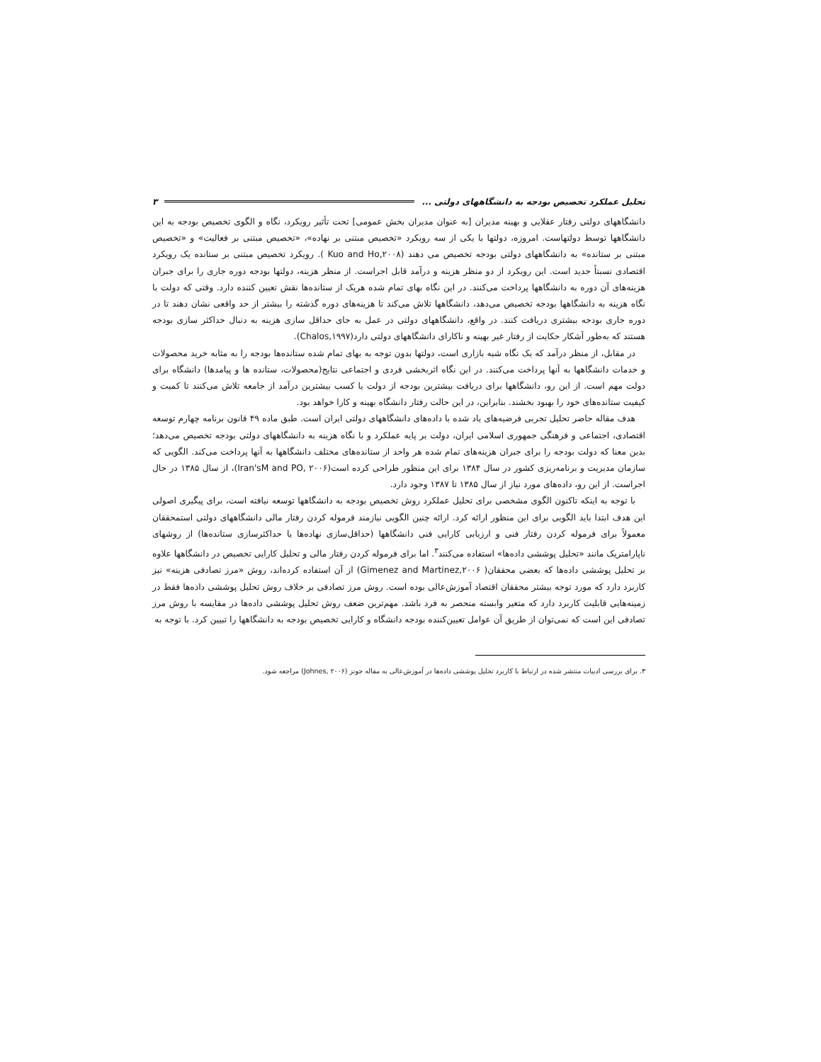تحلیل عملکرد تخصیص بودجه به دانشگاههای دولتی ... ۳
دانشگاههای دولتی رفتار عقلایی و بهینه مدیران [به عنوان مدیران بخش عمومی] تحت تأثیر رویکرد، نگاه و الگوی تخصیص بودجه به این دانشگاهها توسط دولتهاست. امروزه، دولتها با یکی از سه رویکرد «تخصیص مبتنی بر نهاده»، «تخصیص مبتنی بر فعالیت» و «تخصیص مبتنی بر ستانده» به دانشگاههای دولتی بودجه تخصیص می دهند (Kuo and Ho,۲۰۰۸ ). رویکرد تخصیص مبتنی بر ستانده یک رویکرد اقتصادی نسبتاً جدید است. این رویکرد از دو منظر هزینه و درآمد قابل اجراست. از منظر هزینه، دولتها بودجه دوره جاری را برای جبران هزینه‌های آن دوره به دانشگاهها پرداخت می‌کنند. در این نگاه بهای تمام شده هریک از ستانده‌ها نقش تعیین کننده دارد. وقتی که دولت با نگاه هزینه به دانشگاهها بودجه تخصیص می‌دهد، دانشگاهها تلاش می‌کند تا هزینه‌های دوره گذشته را بیشتر از حد واقعی نشان دهند تا در دوره جاری بودجه بیشتری دریافت کنند. در واقع، دانشگاههای دولتی در عمل به جای حداقل سازی هزینه به دنبال حداکثر سازی بودجه هستند که به‌طور آشکار حکایت از رفتار غیر بهینه و ناکارای دانشگاههای دولتی دارد(Chalos,۱۹۹۷).
در مقابل، از منظر درآمد که یک نگاه شبه بازاری است، دولتها بدون توجه به بهای تمام شده ستانده‌ها بودجه را به مثابه خرید محصولات و خدمات دانشگاهها به آنها پرداخت می‌کنند. در این نگاه اثربخشی فردی و اجتماعی نتایج(محصولات، ستانده ها و پیامدها) دانشگاه برای دولت مهم است. از این رو، دانشگاهها برای دریافت بیشترین بودجه از دولت یا کسب بیشترین درآمد از جامعه تلاش می‌کنند تا کمیت و کیفیت ستانده‌های خود را بهبود بخشند. بنابراین، در این حالت رفتار دانشگاه بهینه و کارا خواهد بود.
هدف مقاله حاضر تحلیل تجربی فرضیه‌های یاد شده با داده‌های دانشگاههای دولتی ایران است. طبق ماده ۴۹ قانون برنامه چهارم توسعه اقتصادی، اجتماعی و فرهنگی جمهوری اسلامی ایران، دولت بر پایه عملکرد و با نگاه هزینه به دانشگاههای دولتی بودجه تخصیص می‌دهد؛ بدین معنا که دولت بودجه را برای جبران هزینه‌های تمام شده هر واحد از ستانده‌های مختلف دانشگاهها به آنها پرداخت می‌کند. الگویی که سازمان مدیریت و برنامه‌ریزی کشور در سال ۱۳۸۴ برای این منظور طراحی کرده است(Iran'sM and PO, ۲۰۰۶)، از سال ۱۳۸۵ در حال اجراست. از این رو، داده‌های مورد نیاز از سال ۱۳۸۵ تا ۱۳۸۷ وجود دارد.
با توجه به اینکه تاکنون الگوی مشخصی برای تحلیل عملکرد روش تخصیص بودجه به دانشگاهها توسعه نیافته است، برای پیگیری اصولی این هدف ابتدا باید الگویی برای این منظور ارائه کرد. ارائه چنین الگویی نیازمند فرموله کردن رفتار مالی دانشگاههای دولتی استمحققان معمولاً برای فرموله کردن رفتار فنی و ارزیابی کارایی فنی دانشگاهها (حداقل‌سازی نهاده‌ها یا حداکثرسازی ستانده‌ها) از روشهای ناپارامتریک مانند «تحلیل پوششی داده‌ها» استفاده می‌کنند<sup>۳</sup>. اما برای فرموله کردن رفتار مالی و تحلیل کارایی تخصیص در دانشگاهها علاوه بر تحلیل پوششی داده‌ها که بعضی محققان( Gimenez and Martinez,۲۰۰۶) از آن استفاده کرده‌اند، روش «مرز تصادفی هزینه» نیز کاربرد دارد که مورد توجه بیشتر محققان اقتصاد آموزش‌عالی بوده است. روش مرز تصادفی بر خلاف روش تحلیل پوششی داده‌ها فقط در زمینه‌هایی قابلیت کاربرد دارد که متغیر وابسته منحصر به فرد باشد. مهم‌ترین ضعف روش تحلیل پوششی داده‌ها در مقایسه با روش مرز تصادفی این است که نمی‌توان از طریق آن عوامل تعیین‌کننده بودجه دانشگاه و کارایی تخصیص بودجه به دانشگاهها را تبیین کرد. با توجه به
۳. برای بررسی ادبیات منتشر شده در ارتباط با کاربرد تحلیل پوششی داده‌ها در آموزش‌عالی به مقاله جونز (Johnes, ۲۰۰۶) مراجعه شود.